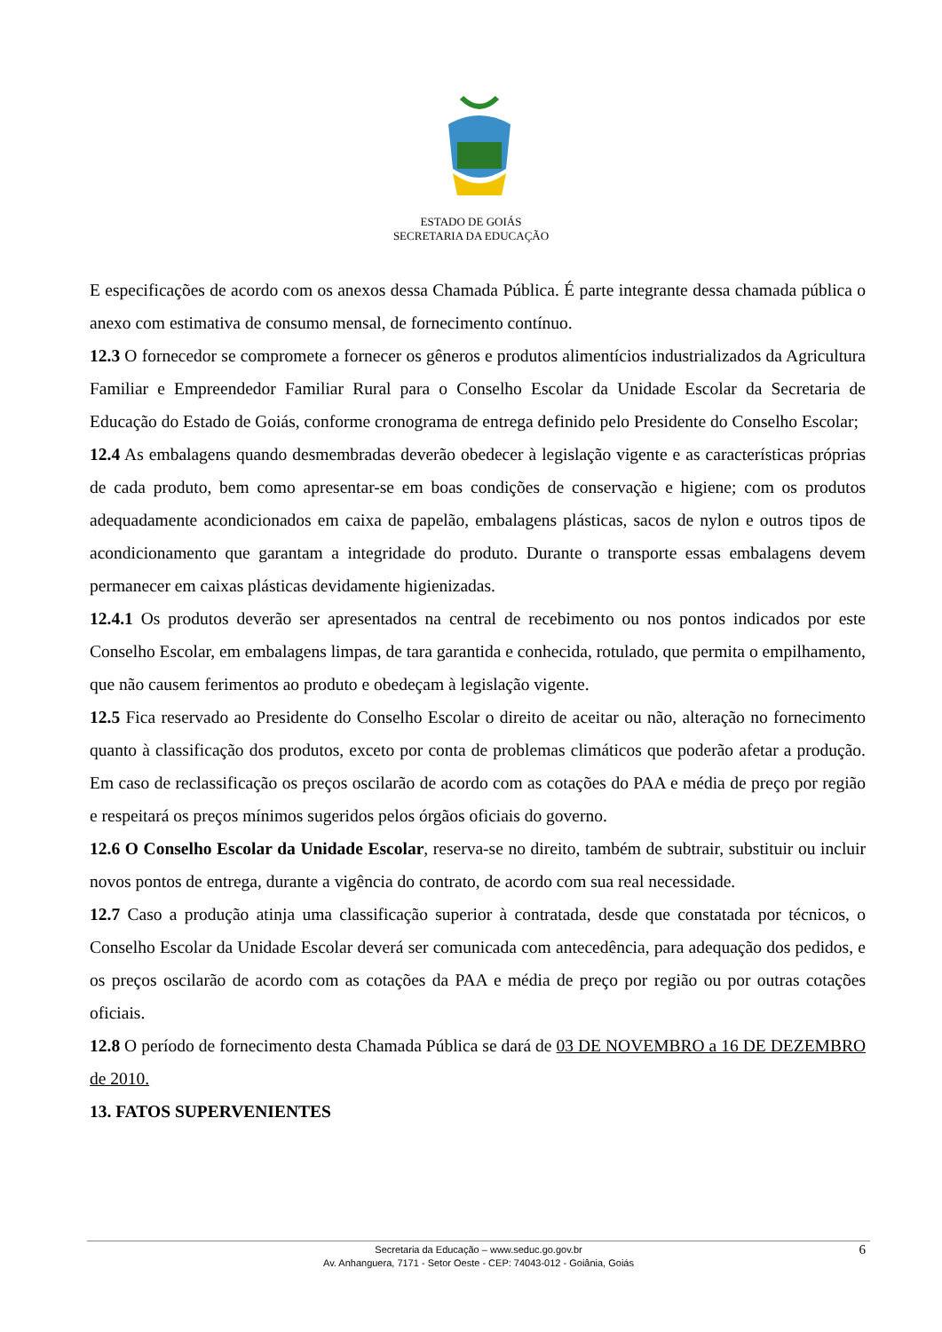ESTADO DE GOIÁS
SECRETARIA DA EDUCAÇÃO
E especificações de acordo com os anexos dessa Chamada Pública. É parte integrante dessa chamada pública o anexo com estimativa de consumo mensal, de fornecimento contínuo.
12.3 O fornecedor se compromete a fornecer os gêneros e produtos alimentícios industrializados da Agricultura Familiar e Empreendedor Familiar Rural para o Conselho Escolar da Unidade Escolar da Secretaria de Educação do Estado de Goiás, conforme cronograma de entrega definido pelo Presidente do Conselho Escolar;
12.4 As embalagens quando desmembradas deverão obedecer à legislação vigente e as características próprias de cada produto, bem como apresentar-se em boas condições de conservação e higiene; com os produtos adequadamente acondicionados em caixa de papelão, embalagens plásticas, sacos de nylon e outros tipos de acondicionamento que garantam a integridade do produto. Durante o transporte essas embalagens devem permanecer em caixas plásticas devidamente higienizadas.
12.4.1 Os produtos deverão ser apresentados na central de recebimento ou nos pontos indicados por este Conselho Escolar, em embalagens limpas, de tara garantida e conhecida, rotulado, que permita o empilhamento, que não causem ferimentos ao produto e obedeçam à legislação vigente.
12.5 Fica reservado ao Presidente do Conselho Escolar o direito de aceitar ou não, alteração no fornecimento quanto à classificação dos produtos, exceto por conta de problemas climáticos que poderão afetar a produção. Em caso de reclassificação os preços oscilarão de acordo com as cotações do PAA e média de preço por região e respeitará os preços mínimos sugeridos pelos órgãos oficiais do governo.
12.6 O Conselho Escolar da Unidade Escolar, reserva-se no direito, também de subtrair, substituir ou incluir novos pontos de entrega, durante a vigência do contrato, de acordo com sua real necessidade.
12.7 Caso a produção atinja uma classificação superior à contratada, desde que constatada por técnicos, o Conselho Escolar da Unidade Escolar deverá ser comunicada com antecedência, para adequação dos pedidos, e os preços oscilarão de acordo com as cotações da PAA e média de preço por região ou por outras cotações oficiais.
12.8 O período de fornecimento desta Chamada Pública se dará de 03 DE NOVEMBRO a 16 DE DEZEMBRO de 2010.
13. FATOS SUPERVENIENTES
Secretaria da Educação – www.seduc.go.gov.br
Av. Anhanguera, 7171 - Setor Oeste - CEP: 74043-012 - Goiânia, Goiás
6